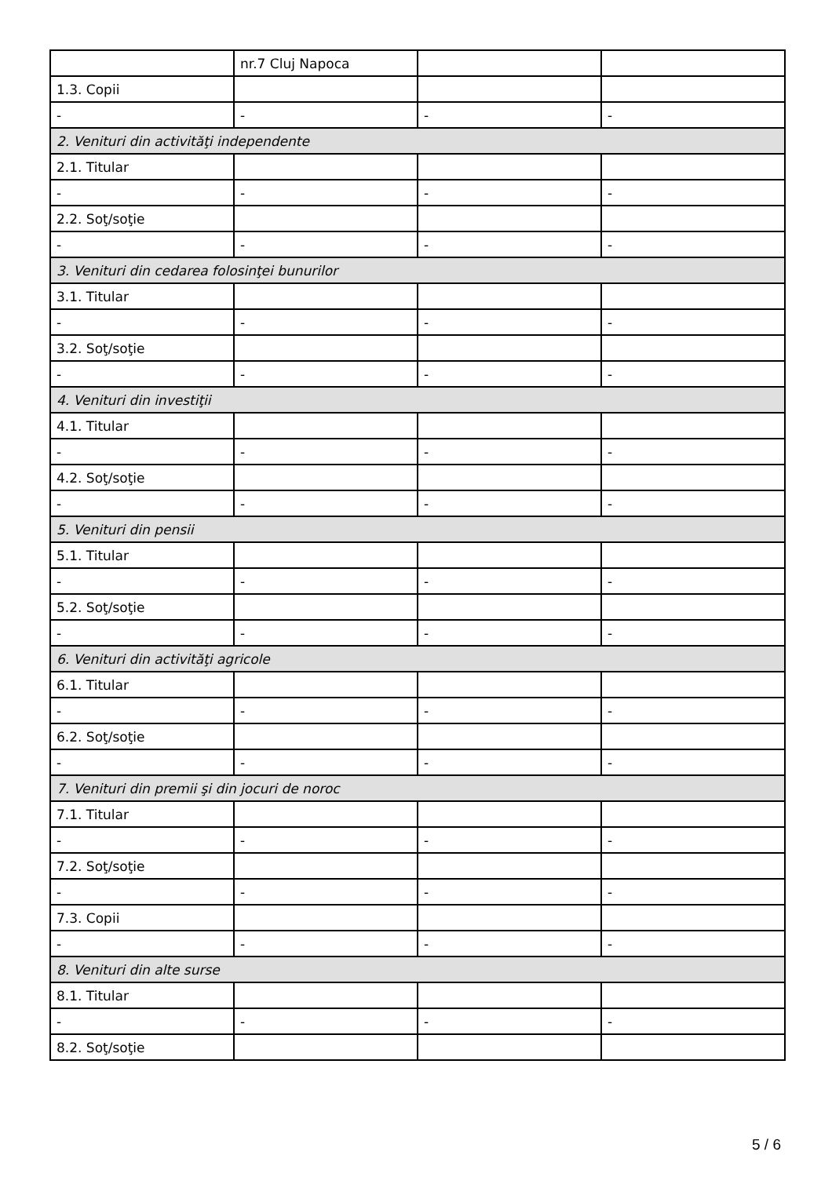| | nr.7 Cluj Napoca | | |
| 1.3. Copii | | | |
| - | - | - | - |
| 2. Venituri din activităţi independente | | | |
| 2.1. Titular | | | |
| - | - | - | - |
| 2.2. Soţ/soţie | | | |
| - | - | - | - |
| 3. Venituri din cedarea folosinţei bunurilor | | | |
| 3.1. Titular | | | |
| - | - | - | - |
| 3.2. Soţ/soţie | | | |
| - | - | - | - |
| 4. Venituri din investiţii | | | |
| 4.1. Titular | | | |
| - | - | - | - |
| 4.2. Soţ/soţie | | | |
| - | - | - | - |
| 5. Venituri din pensii | | | |
| 5.1. Titular | | | |
| - | - | - | - |
| 5.2. Soţ/soţie | | | |
| - | - | - | - |
| 6. Venituri din activităţi agricole | | | |
| 6.1. Titular | | | |
| - | - | - | - |
| 6.2. Soţ/soţie | | | |
| - | - | - | - |
| 7. Venituri din premii şi din jocuri de noroc | | | |
| 7.1. Titular | | | |
| - | - | - | - |
| 7.2. Soţ/soţie | | | |
| - | - | - | - |
| 7.3. Copii | | | |
| - | - | - | - |
| 8. Venituri din alte surse | | | |
| 8.1. Titular | | | |
| - | - | - | - |
| 8.2. Soţ/soţie | | | |
5 / 6